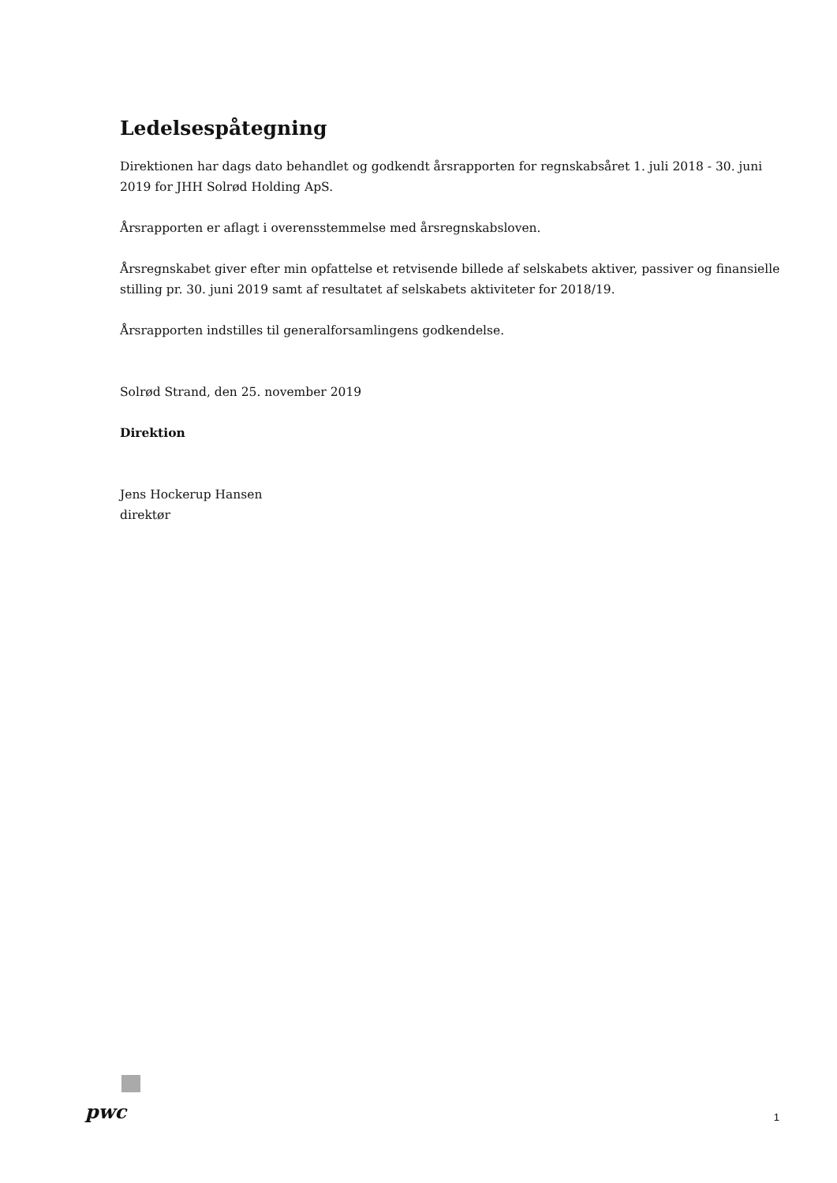Ledelsespåtegning
Direktionen har dags dato behandlet og godkendt årsrapporten for regnskabsåret 1. juli 2018 - 30. juni 2019 for JHH Solrød Holding ApS.
Årsrapporten er aflagt i overensstemmelse med årsregnskabsloven.
Årsregnskabet giver efter min opfattelse et retvisende billede af selskabets aktiver, passiver og finansielle stilling pr. 30. juni 2019 samt af resultatet af selskabets aktiviteter for 2018/19.
Årsrapporten indstilles til generalforsamlingens godkendelse.
Solrød Strand, den 25. november 2019
Direktion
Jens Hockerup Hansen
direktør
pwc
1